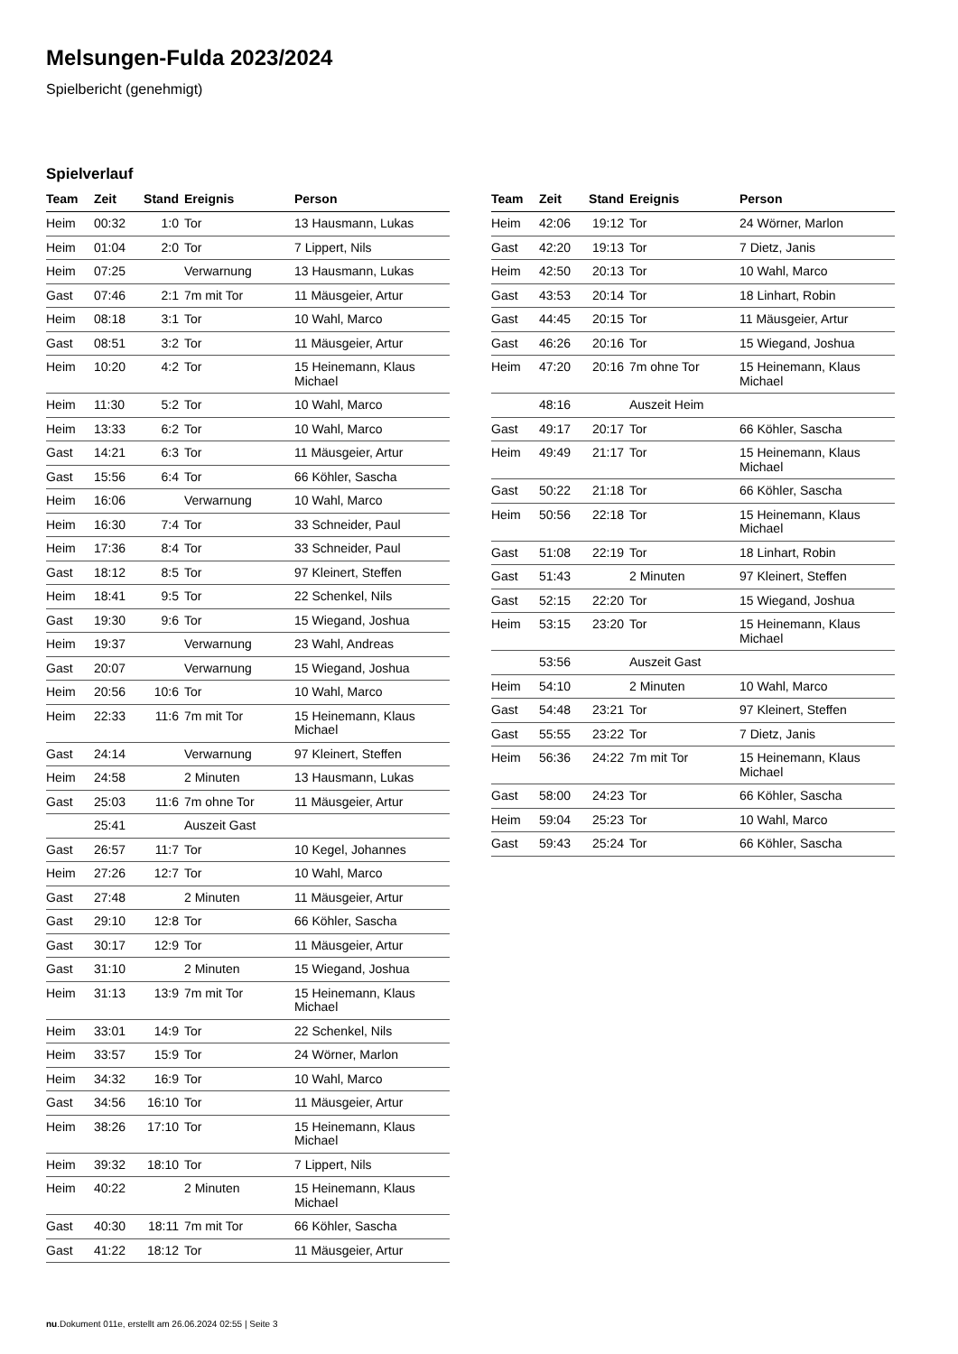Melsungen-Fulda 2023/2024
Spielbericht (genehmigt)
Spielverlauf
| Team | Zeit | Stand | Ereignis | Person |
| --- | --- | --- | --- | --- |
| Heim | 00:32 | 1:0 | Tor | 13 Hausmann, Lukas |
| Heim | 01:04 | 2:0 | Tor | 7 Lippert, Nils |
| Heim | 07:25 | | Verwarnung | 13 Hausmann, Lukas |
| Gast | 07:46 | 2:1 | 7m mit Tor | 11 Mäusgeier, Artur |
| Heim | 08:18 | 3:1 | Tor | 10 Wahl, Marco |
| Gast | 08:51 | 3:2 | Tor | 11 Mäusgeier, Artur |
| Heim | 10:20 | 4:2 | Tor | 15 Heinemann, Klaus Michael |
| Heim | 11:30 | 5:2 | Tor | 10 Wahl, Marco |
| Heim | 13:33 | 6:2 | Tor | 10 Wahl, Marco |
| Gast | 14:21 | 6:3 | Tor | 11 Mäusgeier, Artur |
| Gast | 15:56 | 6:4 | Tor | 66 Köhler, Sascha |
| Heim | 16:06 | | Verwarnung | 10 Wahl, Marco |
| Heim | 16:30 | 7:4 | Tor | 33 Schneider, Paul |
| Heim | 17:36 | 8:4 | Tor | 33 Schneider, Paul |
| Gast | 18:12 | 8:5 | Tor | 97 Kleinert, Steffen |
| Heim | 18:41 | 9:5 | Tor | 22 Schenkel, Nils |
| Gast | 19:30 | 9:6 | Tor | 15 Wiegand, Joshua |
| Heim | 19:37 | | Verwarnung | 23 Wahl, Andreas |
| Gast | 20:07 | | Verwarnung | 15 Wiegand, Joshua |
| Heim | 20:56 | 10:6 | Tor | 10 Wahl, Marco |
| Heim | 22:33 | 11:6 | 7m mit Tor | 15 Heinemann, Klaus Michael |
| Gast | 24:14 | | Verwarnung | 97 Kleinert, Steffen |
| Heim | 24:58 | | 2 Minuten | 13 Hausmann, Lukas |
| Gast | 25:03 | 11:6 | 7m ohne Tor | 11 Mäusgeier, Artur |
| | 25:41 | | Auszeit Gast | |
| Gast | 26:57 | 11:7 | Tor | 10 Kegel, Johannes |
| Heim | 27:26 | 12:7 | Tor | 10 Wahl, Marco |
| Gast | 27:48 | | 2 Minuten | 11 Mäusgeier, Artur |
| Gast | 29:10 | 12:8 | Tor | 66 Köhler, Sascha |
| Gast | 30:17 | 12:9 | Tor | 11 Mäusgeier, Artur |
| Gast | 31:10 | | 2 Minuten | 15 Wiegand, Joshua |
| Heim | 31:13 | 13:9 | 7m mit Tor | 15 Heinemann, Klaus Michael |
| Heim | 33:01 | 14:9 | Tor | 22 Schenkel, Nils |
| Heim | 33:57 | 15:9 | Tor | 24 Wörner, Marlon |
| Heim | 34:32 | 16:9 | Tor | 10 Wahl, Marco |
| Gast | 34:56 | 16:10 | Tor | 11 Mäusgeier, Artur |
| Heim | 38:26 | 17:10 | Tor | 15 Heinemann, Klaus Michael |
| Heim | 39:32 | 18:10 | Tor | 7 Lippert, Nils |
| Heim | 40:22 | | 2 Minuten | 15 Heinemann, Klaus Michael |
| Gast | 40:30 | 18:11 | 7m mit Tor | 66 Köhler, Sascha |
| Gast | 41:22 | 18:12 | Tor | 11 Mäusgeier, Artur |
| Team | Zeit | Stand | Ereignis | Person |
| --- | --- | --- | --- | --- |
| Heim | 42:06 | 19:12 | Tor | 24 Wörner, Marlon |
| Gast | 42:20 | 19:13 | Tor | 7 Dietz, Janis |
| Heim | 42:50 | 20:13 | Tor | 10 Wahl, Marco |
| Gast | 43:53 | 20:14 | Tor | 18 Linhart, Robin |
| Gast | 44:45 | 20:15 | Tor | 11 Mäusgeier, Artur |
| Gast | 46:26 | 20:16 | Tor | 15 Wiegand, Joshua |
| Heim | 47:20 | 20:16 | 7m ohne Tor | 15 Heinemann, Klaus Michael |
| | 48:16 | | Auszeit Heim | |
| Gast | 49:17 | 20:17 | Tor | 66 Köhler, Sascha |
| Heim | 49:49 | 21:17 | Tor | 15 Heinemann, Klaus Michael |
| Gast | 50:22 | 21:18 | Tor | 66 Köhler, Sascha |
| Heim | 50:56 | 22:18 | Tor | 15 Heinemann, Klaus Michael |
| Gast | 51:08 | 22:19 | Tor | 18 Linhart, Robin |
| Gast | 51:43 | | 2 Minuten | 97 Kleinert, Steffen |
| Gast | 52:15 | 22:20 | Tor | 15 Wiegand, Joshua |
| Heim | 53:15 | 23:20 | Tor | 15 Heinemann, Klaus Michael |
| | 53:56 | | Auszeit Gast | |
| Heim | 54:10 | | 2 Minuten | 10 Wahl, Marco |
| Gast | 54:48 | 23:21 | Tor | 97 Kleinert, Steffen |
| Gast | 55:55 | 23:22 | Tor | 7 Dietz, Janis |
| Heim | 56:36 | 24:22 | 7m mit Tor | 15 Heinemann, Klaus Michael |
| Gast | 58:00 | 24:23 | Tor | 66 Köhler, Sascha |
| Heim | 59:04 | 25:23 | Tor | 10 Wahl, Marco |
| Gast | 59:43 | 25:24 | Tor | 66 Köhler, Sascha |
nu.Dokument 011e, erstellt am 26.06.2024 02:55 | Seite 3